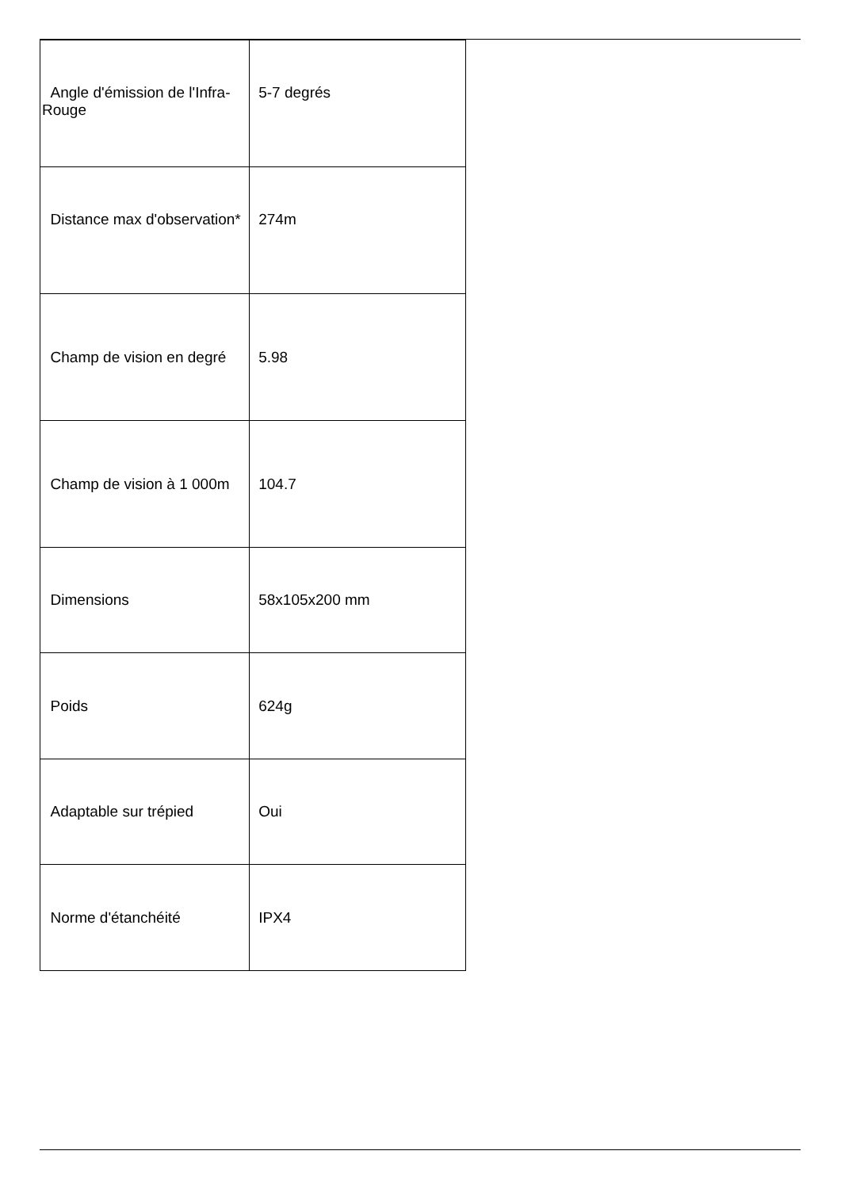| Angle d'émission de l'Infra-Rouge | 5-7 degrés |
| Distance max d'observation* | 274m |
| Champ de vision en degré | 5.98 |
| Champ de vision à 1 000m | 104.7 |
| Dimensions | 58x105x200 mm |
| Poids | 624g |
| Adaptable sur trépied | Oui |
| Norme d'étanchéité | IPX4 |